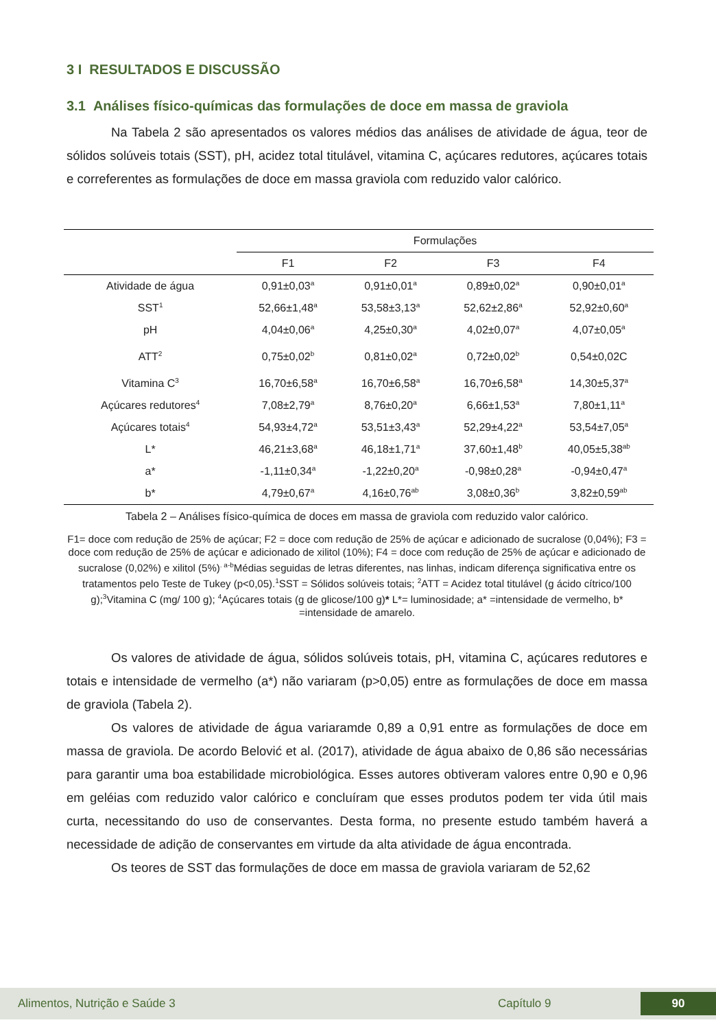3 I RESULTADOS E DISCUSSÃO
3.1 Análises físico-químicas das formulações de doce em massa de graviola
Na Tabela 2 são apresentados os valores médios das análises de atividade de água, teor de sólidos solúveis totais (SST), pH, acidez total titulável, vitamina C, açúcares redutores, açúcares totais e correferentes as formulações de doce em massa graviola com reduzido valor calórico.
| | Formulações | | | |
| --- | --- | --- | --- | --- |
| | F1 | F2 | F3 | F4 |
| Atividade de água | 0,91±0,03<sup>a</sup> | 0,91±0,01<sup>a</sup> | 0,89±0,02<sup>a</sup> | 0,90±0,01<sup>a</sup> |
| SST<sup>1</sup> | 52,66±1,48<sup>a</sup> | 53,58±3,13<sup>a</sup> | 52,62±2,86<sup>a</sup> | 52,92±0,60<sup>a</sup> |
| pH | 4,04±0,06<sup>a</sup> | 4,25±0,30<sup>a</sup> | 4,02±0,07<sup>a</sup> | 4,07±0,05<sup>a</sup> |
| ATT<sup>2</sup> | 0,75±0,02<sup>b</sup> | 0,81±0,02<sup>a</sup> | 0,72±0,02<sup>b</sup> | 0,54±0,02C |
| Vitamina C<sup>3</sup> | 16,70±6,58<sup>a</sup> | 16,70±6,58<sup>a</sup> | 16,70±6,58<sup>a</sup> | 14,30±5,37<sup>a</sup> |
| Açúcares redutores<sup>4</sup> | 7,08±2,79<sup>a</sup> | 8,76±0,20<sup>a</sup> | 6,66±1,53<sup>a</sup> | 7,80±1,11<sup>a</sup> |
| Açúcares totais<sup>4</sup> | 54,93±4,72<sup>a</sup> | 53,51±3,43<sup>a</sup> | 52,29±4,22<sup>a</sup> | 53,54±7,05<sup>a</sup> |
| L* | 46,21±3,68<sup>a</sup> | 46,18±1,71<sup>a</sup> | 37,60±1,48<sup>b</sup> | 40,05±5,38<sup>ab</sup> |
| a* | -1,11±0,34<sup>a</sup> | -1,22±0,20<sup>a</sup> | -0,98±0,28<sup>a</sup> | -0,94±0,47<sup>a</sup> |
| b* | 4,79±0,67<sup>a</sup> | 4,16±0,76<sup>ab</sup> | 3,08±0,36<sup>b</sup> | 3,82±0,59<sup>ab</sup> |
Tabela 2 – Análises físico-química de doces em massa de graviola com reduzido valor calórico.
F1= doce com redução de 25% de açúcar; F2 = doce com redução de 25% de açúcar e adicionado de sucralose (0,04%); F3 = doce com redução de 25% de açúcar e adicionado de xilitol (10%); F4 = doce com redução de 25% de açúcar e adicionado de sucralose (0,02%) e xilitol (5%)<sup>. a-b</sup>Médias seguidas de letras diferentes, nas linhas, indicam diferença significativa entre os tratamentos pelo Teste de Tukey (p<0,05).<sup>1</sup>SST = Sólidos solúveis totais; <sup>2</sup>ATT = Acidez total titulável (g ácido cítrico/100 g);<sup>3</sup>Vitamina C (mg/ 100 g); <sup>4</sup>Açúcares totais (g de glicose/100 g)* L*= luminosidade; a* =intensidade de vermelho, b* =intensidade de amarelo.
Os valores de atividade de água, sólidos solúveis totais, pH, vitamina C, açúcares redutores e totais e intensidade de vermelho (a*) não variaram (p>0,05) entre as formulações de doce em massa de graviola (Tabela 2).
Os valores de atividade de água variaramde 0,89 a 0,91 entre as formulações de doce em massa de graviola. De acordo Belović et al. (2017), atividade de água abaixo de 0,86 são necessárias para garantir uma boa estabilidade microbiológica. Esses autores obtiveram valores entre 0,90 e 0,96 em geléias com reduzido valor calórico e concluíram que esses produtos podem ter vida útil mais curta, necessitando do uso de conservantes. Desta forma, no presente estudo também haverá a necessidade de adição de conservantes em virtude da alta atividade de água encontrada.
Os teores de SST das formulações de doce em massa de graviola variaram de 52,62
Alimentos, Nutrição e Saúde 3 Capítulo 9 90